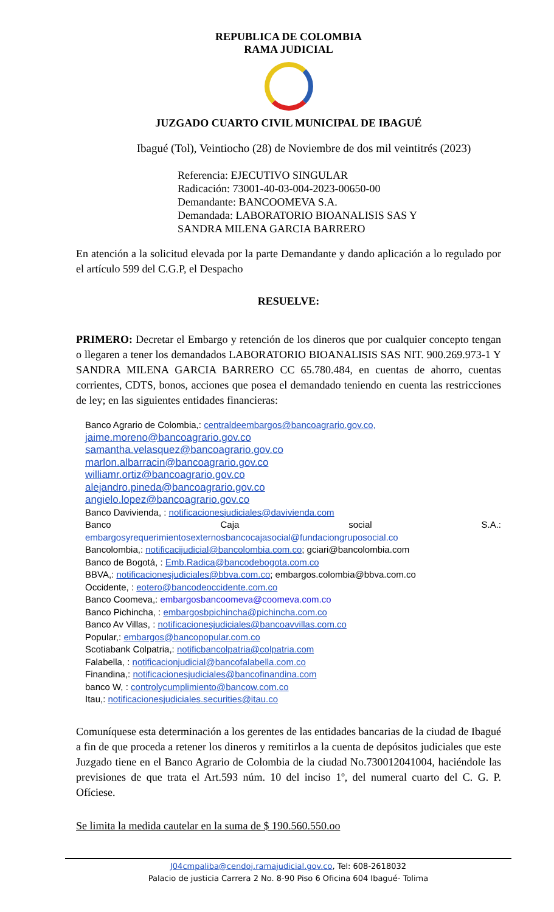REPUBLICA DE COLOMBIA
RAMA JUDICIAL
JUZGADO CUARTO CIVIL MUNICIPAL DE IBAGUÉ
Ibagué (Tol), Veintiocho (28) de Noviembre de dos mil veintitrés (2023)
Referencia: EJECUTIVO SINGULAR
Radicación: 73001-40-03-004-2023-00650-00
Demandante: BANCOOMEVA S.A.
Demandada: LABORATORIO BIOANALISIS SAS Y
SANDRA MILENA GARCIA BARRERO
En atención a la solicitud elevada por la parte Demandante y dando aplicación a lo regulado por el artículo 599 del C.G.P, el Despacho
RESUELVE:
PRIMERO: Decretar el Embargo y retención de los dineros que por cualquier concepto tengan o llegaren a tener los demandados LABORATORIO BIOANALISIS SAS NIT. 900.269.973-1 Y SANDRA MILENA GARCIA BARRERO CC 65.780.484, en cuentas de ahorro, cuentas corrientes, CDTS, bonos, acciones que posea el demandado teniendo en cuenta las restricciones de ley; en las siguientes entidades financieras:
Banco Agrario de Colombia,: centraldeembargos@bancoagrario.gov.co,
jaime.moreno@bancoagrario.gov.co
samantha.velasquez@bancoagrario.gov.co
marlon.albarracin@bancoagrario.gov.co
williamr.ortiz@bancoagrario.gov.co
alejandro.pineda@bancoagrario.gov.co
angielo.lopez@bancoagrario.gov.co
Banco Davivienda, : notificacionesjudiciales@davivienda.com
Banco Caja social S.A.:
embargosyrequerimientosexternosbancocajasocial@fundaciongruposocial.co
Bancolombia,: notificacijudicial@bancolombia.com.co; gciari@bancolombia.com
Banco de Bogotá, : Emb.Radica@bancodebogota.com.co
BBVA,: notificacionesjudiciales@bbva.com.co; embargos.colombia@bbva.com.co
Occidente, : eotero@bancodeoccidente.com.co
Banco Coomeva,: embargosbancoomeva@coomeva.com.co
Banco Pichincha, : embargosbpichincha@pichincha.com.co
Banco Av Villas, : notificacionesjudiciales@bancoavvillas.com.co
Popular,: embargos@bancopopular.com.co
Scotiabank Colpatria,: notificbancolpatria@colpatria.com
Falabella, : notificacionjudicial@bancofalabella.com.co
Finandina,: notificacionesjudiciales@bancofinandina.com
banco W, : controlycumplimiento@bancow.com.co
Itau,: notificacionesjudiciales.securities@itau.co
Comuníquese esta determinación a los gerentes de las entidades bancarias de la ciudad de Ibagué a fin de que proceda a retener los dineros y remitirlos a la cuenta de depósitos judiciales que este Juzgado tiene en el Banco Agrario de Colombia de la ciudad No.730012041004, haciéndole las previsiones de que trata el Art.593 núm. 10 del inciso 1º, del numeral cuarto del C. G. P. Ofíciese.
Se limita la medida cautelar en la suma de $ 190.560.550.oo
J04cmpaliba@cendoj.ramajudicial.gov.co, Tel: 608-2618032
Palacio de justicia Carrera 2 No. 8-90 Piso 6 Oficina 604 Ibagué- Tolima